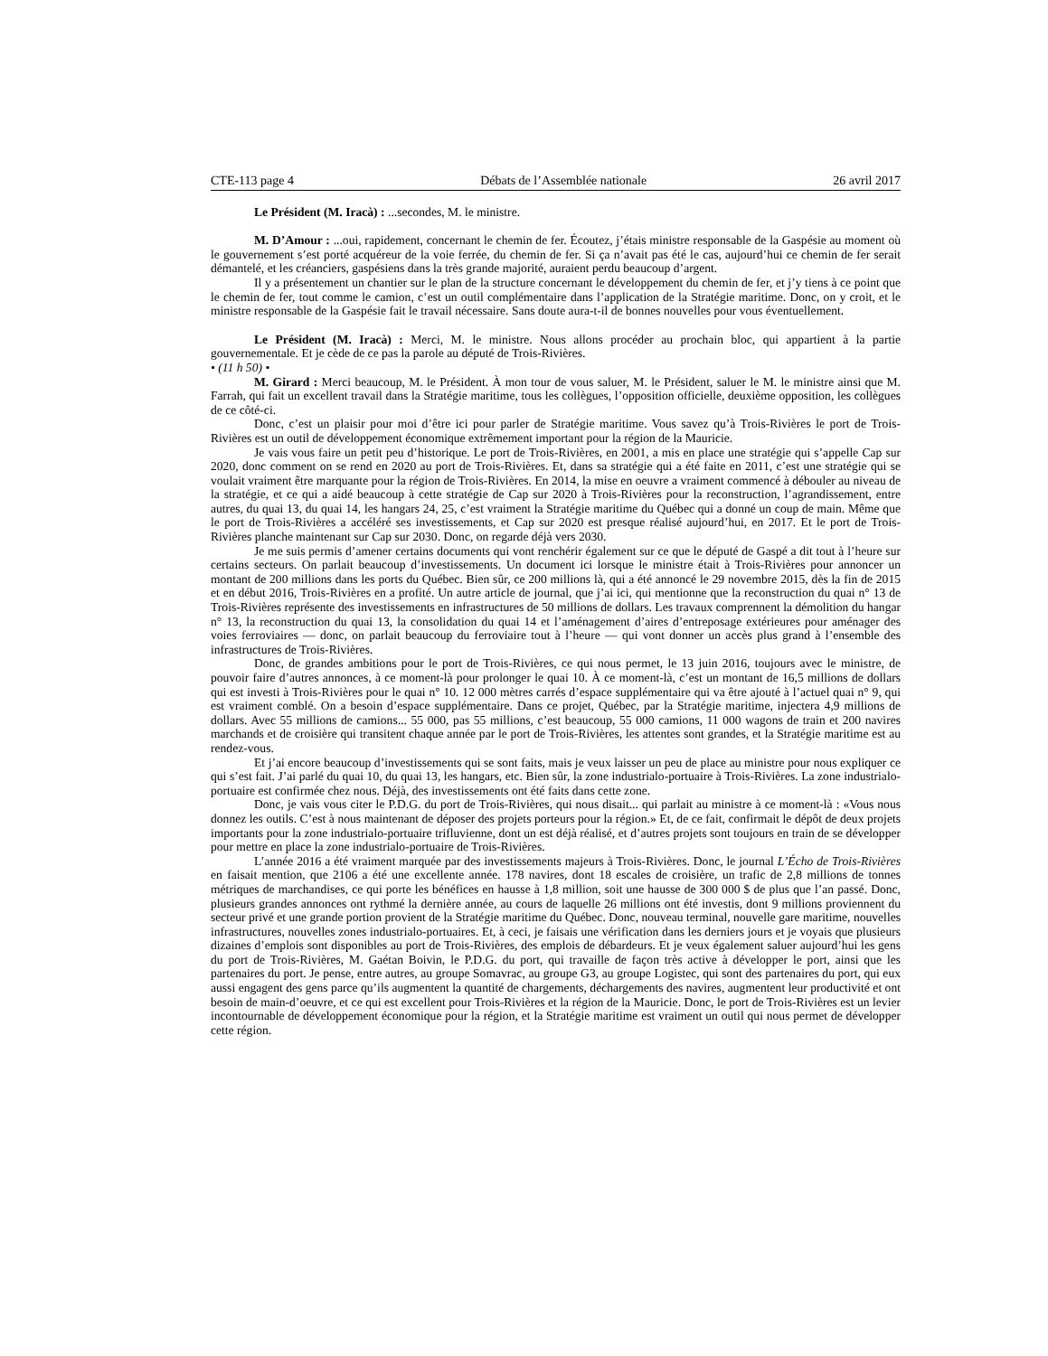CTE-113 page 4 Débats de l’Assemblée nationale 26 avril 2017
Le Président (M. Iracà) : ...secondes, M. le ministre.
M. D’Amour : ...oui, rapidement, concernant le chemin de fer. Écoutez, j’étais ministre responsable de la Gaspésie au moment où le gouvernement s’est porté acquéreur de la voie ferrée, du chemin de fer. Si ça n’avait pas été le cas, aujourd’hui ce chemin de fer serait démantelé, et les créanciers, gaspésiens dans la très grande majorité, auraient perdu beaucoup d’argent.
Il y a présentement un chantier sur le plan de la structure concernant le développement du chemin de fer, et j’y tiens à ce point que le chemin de fer, tout comme le camion, c’est un outil complémentaire dans l’application de la Stratégie maritime. Donc, on y croit, et le ministre responsable de la Gaspésie fait le travail nécessaire. Sans doute aura-t-il de bonnes nouvelles pour vous éventuellement.
Le Président (M. Iracà) : Merci, M. le ministre. Nous allons procéder au prochain bloc, qui appartient à la partie gouvernementale. Et je cède de ce pas la parole au député de Trois-Rivières.
• (11 h 50) •
M. Girard : Merci beaucoup, M. le Président. À mon tour de vous saluer, M. le Président, saluer le M. le ministre ainsi que M. Farrah, qui fait un excellent travail dans la Stratégie maritime, tous les collègues, l’opposition officielle, deuxième opposition, les collègues de ce côté-ci.
Donc, c’est un plaisir pour moi d’être ici pour parler de Stratégie maritime. Vous savez qu’à Trois-Rivières le port de Trois-Rivières est un outil de développement économique extrêmement important pour la région de la Mauricie.
Je vais vous faire un petit peu d’historique. Le port de Trois-Rivières, en 2001, a mis en place une stratégie qui s’appelle Cap sur 2020, donc comment on se rend en 2020 au port de Trois-Rivières. Et, dans sa stratégie qui a été faite en 2011, c’est une stratégie qui se voulait vraiment être marquante pour la région de Trois-Rivières. En 2014, la mise en oeuvre a vraiment commencé à débouler au niveau de la stratégie, et ce qui a aidé beaucoup à cette stratégie de Cap sur 2020 à Trois-Rivières pour la reconstruction, l’agrandissement, entre autres, du quai 13, du quai 14, les hangars 24, 25, c’est vraiment la Stratégie maritime du Québec qui a donné un coup de main. Même que le port de Trois-Rivières a accéléré ses investissements, et Cap sur 2020 est presque réalisé aujourd’hui, en 2017. Et le port de Trois-Rivières planche maintenant sur Cap sur 2030. Donc, on regarde déjà vers 2030.
Je me suis permis d’amener certains documents qui vont renchérir également sur ce que le député de Gaspé a dit tout à l’heure sur certains secteurs. On parlait beaucoup d’investissements. Un document ici lorsque le ministre était à Trois-Rivières pour annoncer un montant de 200 millions dans les ports du Québec. Bien sûr, ce 200 millions là, qui a été annoncé le 29 novembre 2015, dès la fin de 2015 et en début 2016, Trois-Rivières en a profité. Un autre article de journal, que j’ai ici, qui mentionne que la reconstruction du quai n° 13 de Trois-Rivières représente des investissements en infrastructures de 50 millions de dollars. Les travaux comprennent la démolition du hangar n° 13, la reconstruction du quai 13, la consolidation du quai 14 et l’aménagement d’aires d’entreposage extérieures pour aménager des voies ferroviaires — donc, on parlait beaucoup du ferroviaire tout à l’heure — qui vont donner un accès plus grand à l’ensemble des infrastructures de Trois-Rivières.
Donc, de grandes ambitions pour le port de Trois-Rivières, ce qui nous permet, le 13 juin 2016, toujours avec le ministre, de pouvoir faire d’autres annonces, à ce moment-là pour prolonger le quai 10. À ce moment-là, c’est un montant de 16,5 millions de dollars qui est investi à Trois-Rivières pour le quai n° 10. 12 000 mètres carrés d’espace supplémentaire qui va être ajouté à l’actuel quai n° 9, qui est vraiment comblé. On a besoin d’espace supplémentaire. Dans ce projet, Québec, par la Stratégie maritime, injectera 4,9 millions de dollars. Avec 55 millions de camions... 55 000, pas 55 millions, c’est beaucoup, 55 000 camions, 11 000 wagons de train et 200 navires marchands et de croisière qui transitent chaque année par le port de Trois-Rivières, les attentes sont grandes, et la Stratégie maritime est au rendez-vous.
Et j’ai encore beaucoup d’investissements qui se sont faits, mais je veux laisser un peu de place au ministre pour nous expliquer ce qui s’est fait. J’ai parlé du quai 10, du quai 13, les hangars, etc. Bien sûr, la zone industrialo-portuaire à Trois-Rivières. La zone industrialo-portuaire est confirmée chez nous. Déjà, des investissements ont été faits dans cette zone.
Donc, je vais vous citer le P.D.G. du port de Trois-Rivières, qui nous disait... qui parlait au ministre à ce moment-là : «Vous nous donnez les outils. C’est à nous maintenant de déposer des projets porteurs pour la région.» Et, de ce fait, confirmait le dépôt de deux projets importants pour la zone industrialo-portuaire trifluvienne, dont un est déjà réalisé, et d’autres projets sont toujours en train de se développer pour mettre en place la zone industrialo-portuaire de Trois-Rivières.
L’année 2016 a été vraiment marquée par des investissements majeurs à Trois-Rivières. Donc, le journal L’Écho de Trois-Rivières en faisait mention, que 2106 a été une excellente année. 178 navires, dont 18 escales de croisière, un trafic de 2,8 millions de tonnes métriques de marchandises, ce qui porte les bénéfices en hausse à 1,8 million, soit une hausse de 300 000 $ de plus que l’an passé. Donc, plusieurs grandes annonces ont rythmé la dernière année, au cours de laquelle 26 millions ont été investis, dont 9 millions proviennent du secteur privé et une grande portion provient de la Stratégie maritime du Québec. Donc, nouveau terminal, nouvelle gare maritime, nouvelles infrastructures, nouvelles zones industrialo-portuaires. Et, à ceci, je faisais une vérification dans les derniers jours et je voyais que plusieurs dizaines d’emplois sont disponibles au port de Trois-Rivières, des emplois de débardeurs. Et je veux également saluer aujourd’hui les gens du port de Trois-Rivières, M. Gaétan Boivin, le P.D.G. du port, qui travaille de façon très active à développer le port, ainsi que les partenaires du port. Je pense, entre autres, au groupe Somavrac, au groupe G3, au groupe Logistec, qui sont des partenaires du port, qui eux aussi engagent des gens parce qu’ils augmentent la quantité de chargements, déchargements des navires, augmentent leur productivité et ont besoin de main-d’oeuvre, et ce qui est excellent pour Trois-Rivières et la région de la Mauricie. Donc, le port de Trois-Rivières est un levier incontournable de développement économique pour la région, et la Stratégie maritime est vraiment un outil qui nous permet de développer cette région.